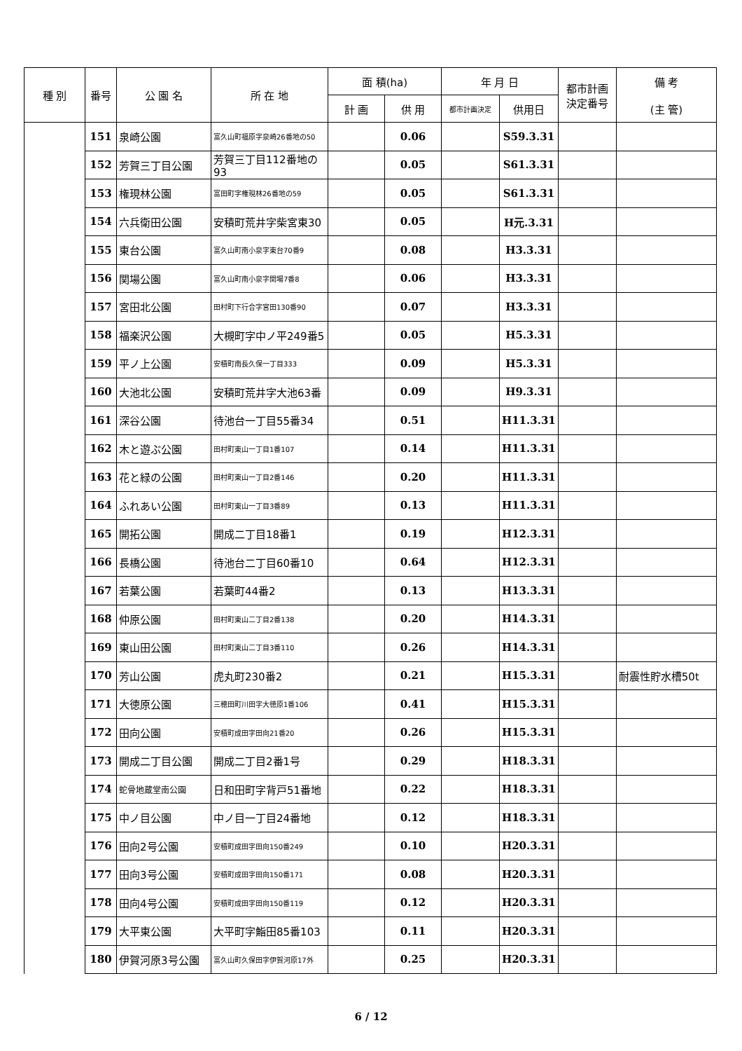| 種 別 | 番号 | 公 園 名 | 所 在 地 | 面 積(ha) | | 年 月 日 | | 都市計画 決定番号 | 備 考 (主 管) |
| --- | --- | --- | --- | --- | --- | --- | --- | --- | --- |
| | | | | 計 画 | 供 用 | 都市計画決定 | 供用日 | | |
| | 151 | 泉崎公園 | 富久山町福原字泉崎26番地の50 | | 0.06 | | S59.3.31 | | |
| | 152 | 芳賀三丁目公園 | 芳賀三丁目112番地の93 | | 0.05 | | S61.3.31 | | |
| | 153 | 権現林公園 | 富田町字権現林26番地の59 | | 0.05 | | S61.3.31 | | |
| | 154 | 六兵衛田公園 | 安積町荒井字柴宮東30 | | 0.05 | | H元.3.31 | | |
| | 155 | 東台公園 | 富久山町南小泉字東台70番9 | | 0.08 | | H3.3.31 | | |
| | 156 | 関場公園 | 富久山町南小泉字関場7番8 | | 0.06 | | H3.3.31 | | |
| | 157 | 宮田北公園 | 田村町下行合字宮田130番90 | | 0.07 | | H3.3.31 | | |
| | 158 | 福楽沢公園 | 大槻町字中ノ平249番5 | | 0.05 | | H5.3.31 | | |
| | 159 | 平ノ上公園 | 安積町南長久保一丁目333 | | 0.09 | | H5.3.31 | | |
| | 160 | 大池北公園 | 安積町荒井字大池63番 | | 0.09 | | H9.3.31 | | |
| | 161 | 深谷公園 | 待池台一丁目55番34 | | 0.51 | | H11.3.31 | | |
| | 162 | 木と遊ぶ公園 | 田村町東山一丁目1番107 | | 0.14 | | H11.3.31 | | |
| | 163 | 花と緑の公園 | 田村町東山一丁目2番146 | | 0.20 | | H11.3.31 | | |
| | 164 | ふれあい公園 | 田村町東山一丁目3番89 | | 0.13 | | H11.3.31 | | |
| | 165 | 開拓公園 | 開成二丁目18番1 | | 0.19 | | H12.3.31 | | |
| | 166 | 長橋公園 | 待池台二丁目60番10 | | 0.64 | | H12.3.31 | | |
| | 167 | 若葉公園 | 若葉町44番2 | | 0.13 | | H13.3.31 | | |
| | 168 | 仲原公園 | 田村町東山二丁目2番138 | | 0.20 | | H14.3.31 | | |
| | 169 | 東山田公園 | 田村町東山二丁目3番110 | | 0.26 | | H14.3.31 | | |
| | 170 | 芳山公園 | 虎丸町230番2 | | 0.21 | | H15.3.31 | | 耐震性貯水槽50t |
| | 171 | 大徳原公園 | 三穂田町川田字大徳原1番106 | | 0.41 | | H15.3.31 | | |
| | 172 | 田向公園 | 安積町成田字田向21番20 | | 0.26 | | H15.3.31 | | |
| | 173 | 開成二丁目公園 | 開成二丁目2番1号 | | 0.29 | | H18.3.31 | | |
| | 174 | 蛇骨地蔵堂南公園 | 日和田町字背戸51番地 | | 0.22 | | H18.3.31 | | |
| | 175 | 中ノ目公園 | 中ノ目一丁目24番地 | | 0.12 | | H18.3.31 | | |
| | 176 | 田向2号公園 | 安積町成田字田向150番249 | | 0.10 | | H20.3.31 | | |
| | 177 | 田向3号公園 | 安積町成田字田向150番171 | | 0.08 | | H20.3.31 | | |
| | 178 | 田向4号公園 | 安積町成田字田向150番119 | | 0.12 | | H20.3.31 | | |
| | 179 | 大平東公園 | 大平町字鮨田85番103 | | 0.11 | | H20.3.31 | | |
| | 180 | 伊賀河原3号公園 | 富久山町久保田字伊賀河原17外 | | 0.25 | | H20.3.31 | | |
6 / 12